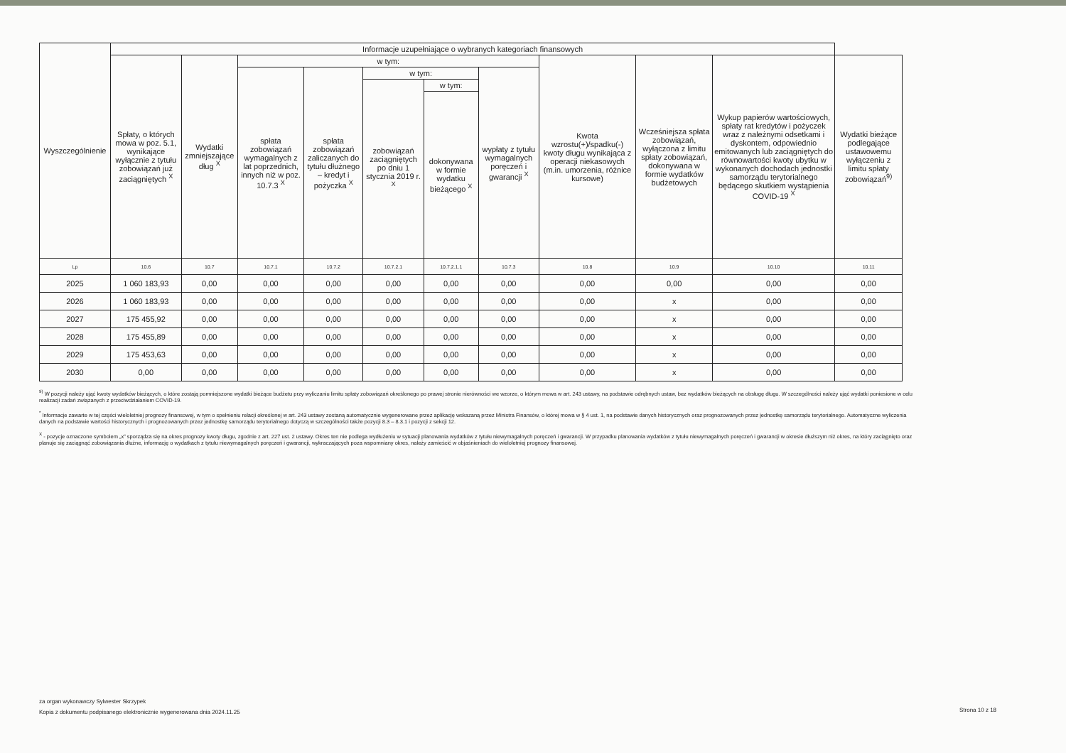| Wyszczególnienie | Informacje uzupełniające o wybranych kategoriach finansowych | | | | | | | | | | |
| --- | --- | --- | --- | --- | --- | --- | --- | --- | --- | --- | --- |
| | Spłaty, o których mowa w poz. 5.1, wynikające wyłącznie z tytułu zobowiązań już zaciągniętych <sup>X</sup> | Wydatki zmniejszające dług <sup>X</sup> | w tym: | | | | | Kwota wzrostu(+)/spadku(-) kwoty długu wynikająca z operacji niekasowych (m.in. umorzenia, różnice kursowe) | Wcześniejsza spłata zobowiązań, wyłączona z limitu spłaty zobowiązań, dokonywana w formie wydatków budżetowych | Wykup papierów wartościowych, spłaty rat kredytów i pożyczek wraz z należnymi odsetkami i dyskontem, odpowiednio emitowanych lub zaciągniętych do równowartości kwoty ubytku w wykonanych dochodach jednostki samorządu terytorialnego będącego skutkiem wystąpienia COVID-19 <sup>X</sup> | Wydatki bieżące podlegające ustawowemu wyłączeniu z limitu spłaty zobowiązań<sup>9)</sup> |
| | | | spłata zobowiązań wymagalnych z lat poprzednich, innych niż w poz. 10.7.3 <sup>X</sup> | spłata zobowiązań zaliczanych do tytułu dłużnego – kredyt i pożyczka <sup>X</sup> | w tym: | | wypłaty z tytułu wymagalnych poręczeń i gwarancji <sup>X</sup> | | | | |
| | | | | | zobowiązań zaciągniętych po dniu 1 stycznia 2019 r. <sup>X</sup> | w tym: | | | | | |
| | | | | | | dokonywana w formie wydatku bieżącego <sup>X</sup> | | | | | |
| Lp | 10.6 | 10.7 | 10.7.1 | 10.7.2 | 10.7.2.1 | 10.7.2.1.1 | 10.7.3 | 10.8 | 10.9 | 10.10 | 10.11 |
| 2025 | 1 060 183,93 | 0,00 | 0,00 | 0,00 | 0,00 | 0,00 | 0,00 | 0,00 | 0,00 | 0,00 | 0,00 |
| 2026 | 1 060 183,93 | 0,00 | 0,00 | 0,00 | 0,00 | 0,00 | 0,00 | 0,00 | x | 0,00 | 0,00 |
| 2027 | 175 455,92 | 0,00 | 0,00 | 0,00 | 0,00 | 0,00 | 0,00 | 0,00 | x | 0,00 | 0,00 |
| 2028 | 175 455,89 | 0,00 | 0,00 | 0,00 | 0,00 | 0,00 | 0,00 | 0,00 | x | 0,00 | 0,00 |
| 2029 | 175 453,63 | 0,00 | 0,00 | 0,00 | 0,00 | 0,00 | 0,00 | 0,00 | x | 0,00 | 0,00 |
| 2030 | 0,00 | 0,00 | 0,00 | 0,00 | 0,00 | 0,00 | 0,00 | 0,00 | x | 0,00 | 0,00 |
<sup>9)</sup> W pozycji należy ująć kwoty wydatków bieżących, o które zostają pomniejszone wydatki bieżące budżetu przy wyliczaniu limitu spłaty zobowiązań określonego po prawej stronie nierówności we wzorze, o którym mowa w art. 243 ustawy, na podstawie odrębnych ustaw, bez wydatków bieżących na obsługę długu. W szczególności należy ująć wydatki poniesione w celu realizacji zadań związanych z przeciwdziałaniem COVID-19.
<sup>*</sup> Informacje zawarte w tej części wieloletniej prognozy finansowej, w tym o spełnieniu relacji określonej w art. 243 ustawy zostaną automatycznie wygenerowane przez aplikację wskazaną przez Ministra Finansów, o której mowa w § 4 ust. 1, na podstawie danych historycznych oraz prognozowanych przez jednostkę samorządu terytorialnego. Automatyczne wyliczenia danych na podstawie wartości historycznych i prognozowanych przez jednostkę samorządu terytorialnego dotyczą w szczególności także pozycji 8.3 – 8.3.1 i pozycji z sekcji 12.
<sup>X</sup> - pozycje oznaczone symbolem „x” sporządza się na okres prognozy kwoty długu, zgodnie z art. 227 ust. 2 ustawy. Okres ten nie podlega wydłużeniu w sytuacji planowania wydatków z tytułu niewymagalnych poręczeń i gwarancji. W przypadku planowania wydatków z tytułu niewymagalnych poręczeń i gwarancji w okresie dłuższym niż okres, na który zaciągnięto oraz planuje się zaciągnąć zobowiązania dłużne, informację o wydatkach z tytułu niewymagalnych poręczeń i gwarancji, wykraczających poza wspomniany okres, należy zamieścić w objaśnieniach do wieloletniej prognozy finansowej.
za organ wykonawczy Sylwester Skrzypek
Kopia z dokumentu podpisanego elektronicznie wygenerowana dnia 2024.11.25
Strona 10 z 18